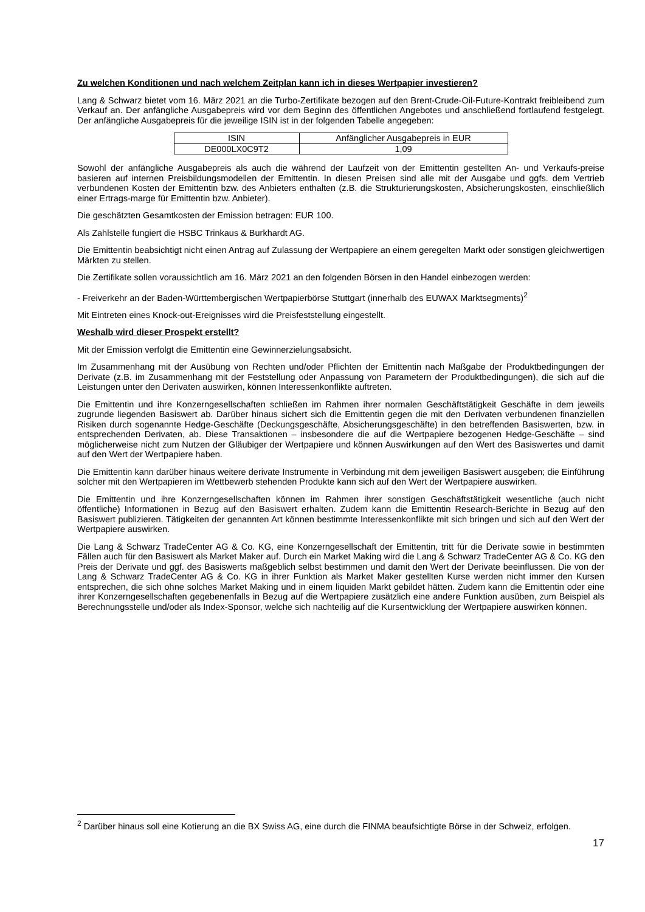Zu welchen Konditionen und nach welchem Zeitplan kann ich in dieses Wertpapier investieren?
Lang & Schwarz bietet vom 16. März 2021 an die Turbo-Zertifikate bezogen auf den Brent-Crude-Oil-Future-Kontrakt freibleibend zum Verkauf an. Der anfängliche Ausgabepreis wird vor dem Beginn des öffentlichen Angebotes und anschließend fortlaufend festgelegt. Der anfängliche Ausgabepreis für die jeweilige ISIN ist in der folgenden Tabelle angegeben:
| ISIN | Anfänglicher Ausgabepreis in EUR |
| --- | --- |
| DE000LX0C9T2 | 1,09 |
Sowohl der anfängliche Ausgabepreis als auch die während der Laufzeit von der Emittentin gestellten An- und Verkaufs-preise basieren auf internen Preisbildungsmodellen der Emittentin. In diesen Preisen sind alle mit der Ausgabe und ggfs. dem Vertrieb verbundenen Kosten der Emittentin bzw. des Anbieters enthalten (z.B. die Strukturierungskosten, Absicherungskosten, einschließlich einer Ertrags-marge für Emittentin bzw. Anbieter).
Die geschätzten Gesamtkosten der Emission betragen: EUR 100.
Als Zahlstelle fungiert die HSBC Trinkaus & Burkhardt AG.
Die Emittentin beabsichtigt nicht einen Antrag auf Zulassung der Wertpapiere an einem geregelten Markt oder sonstigen gleichwertigen Märkten zu stellen.
Die Zertifikate sollen voraussichtlich am 16. März 2021 an den folgenden Börsen in den Handel einbezogen werden:
- Freiverkehr an der Baden-Württembergischen Wertpapierbörse Stuttgart (innerhalb des EUWAX Marktsegments)<sup>2</sup>
Mit Eintreten eines Knock-out-Ereignisses wird die Preisfeststellung eingestellt.
Weshalb wird dieser Prospekt erstellt?
Mit der Emission verfolgt die Emittentin eine Gewinnerzielungsabsicht.
Im Zusammenhang mit der Ausübung von Rechten und/oder Pflichten der Emittentin nach Maßgabe der Produktbedingungen der Derivate (z.B. im Zusammenhang mit der Feststellung oder Anpassung von Parametern der Produktbedingungen), die sich auf die Leistungen unter den Derivaten auswirken, können Interessenkonflikte auftreten.
Die Emittentin und ihre Konzerngesellschaften schließen im Rahmen ihrer normalen Geschäftstätigkeit Geschäfte in dem jeweils zugrunde liegenden Basiswert ab. Darüber hinaus sichert sich die Emittentin gegen die mit den Derivaten verbundenen finanziellen Risiken durch sogenannte Hedge-Geschäfte (Deckungsgeschäfte, Absicherungsgeschäfte) in den betreffenden Basiswerten, bzw. in entsprechenden Derivaten, ab. Diese Transaktionen – insbesondere die auf die Wertpapiere bezogenen Hedge-Geschäfte – sind möglicherweise nicht zum Nutzen der Gläubiger der Wertpapiere und können Auswirkungen auf den Wert des Basiswertes und damit auf den Wert der Wertpapiere haben.
Die Emittentin kann darüber hinaus weitere derivate Instrumente in Verbindung mit dem jeweiligen Basiswert ausgeben; die Einführung solcher mit den Wertpapieren im Wettbewerb stehenden Produkte kann sich auf den Wert der Wertpapiere auswirken.
Die Emittentin und ihre Konzerngesellschaften können im Rahmen ihrer sonstigen Geschäftstätigkeit wesentliche (auch nicht öffentliche) Informationen in Bezug auf den Basiswert erhalten. Zudem kann die Emittentin Research-Berichte in Bezug auf den Basiswert publizieren. Tätigkeiten der genannten Art können bestimmte Interessenkonflikte mit sich bringen und sich auf den Wert der Wertpapiere auswirken.
Die Lang & Schwarz TradeCenter AG & Co. KG, eine Konzerngesellschaft der Emittentin, tritt für die Derivate sowie in bestimmten Fällen auch für den Basiswert als Market Maker auf. Durch ein Market Making wird die Lang & Schwarz TradeCenter AG & Co. KG den Preis der Derivate und ggf. des Basiswerts maßgeblich selbst bestimmen und damit den Wert der Derivate beeinflussen. Die von der Lang & Schwarz TradeCenter AG & Co. KG in ihrer Funktion als Market Maker gestellten Kurse werden nicht immer den Kursen entsprechen, die sich ohne solches Market Making und in einem liquiden Markt gebildet hätten. Zudem kann die Emittentin oder eine ihrer Konzerngesellschaften gegebenenfalls in Bezug auf die Wertpapiere zusätzlich eine andere Funktion ausüben, zum Beispiel als Berechnungsstelle und/oder als Index-Sponsor, welche sich nachteilig auf die Kursentwicklung der Wertpapiere auswirken können.
<sup>2</sup> Darüber hinaus soll eine Kotierung an die BX Swiss AG, eine durch die FINMA beaufsichtigte Börse in der Schweiz, erfolgen.
17